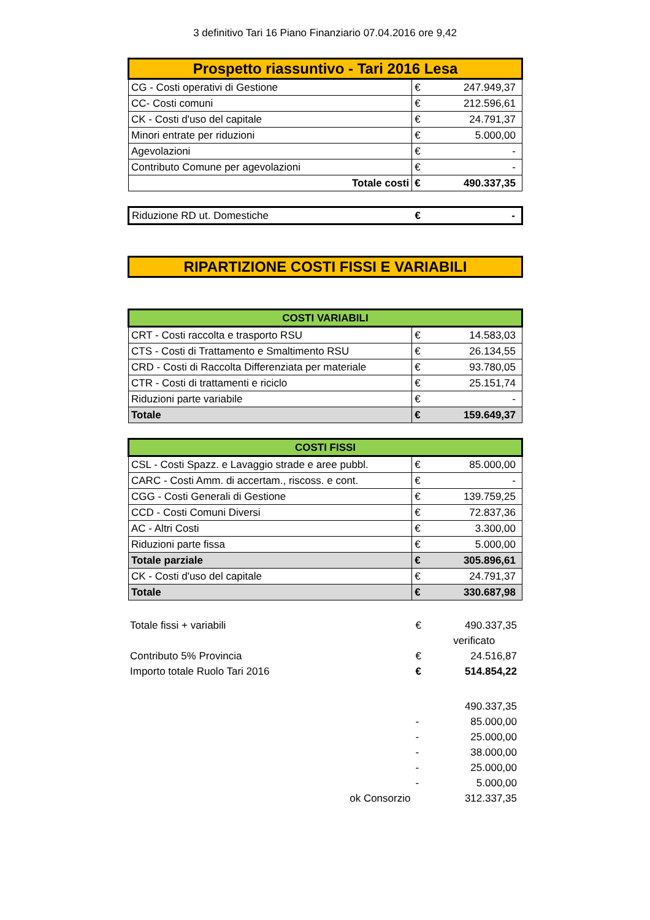3 definitivo Tari 16 Piano Finanziario 07.04.2016 ore 9,42
| Prospetto riassuntivo - Tari 2016 Lesa | | |
| --- | --- | --- |
| CG - Costi operativi di Gestione | € | 247.949,37 |
| CC- Costi comuni | € | 212.596,61 |
| CK - Costi d'uso del capitale | € | 24.791,37 |
| Minori entrate per riduzioni | € | 5.000,00 |
| Agevolazioni | € | - |
| Contributo Comune per agevolazioni | € | - |
| Totale costi | € | 490.337,35 |
| Riduzione RD ut. Domestiche | € | - |
| RIPARTIZIONE COSTI FISSI E VARIABILI |
| --- |
| COSTI VARIABILI | | |
| --- | --- | --- |
| CRT - Costi raccolta e trasporto RSU | € | 14.583,03 |
| CTS - Costi di Trattamento e Smaltimento RSU | € | 26.134,55 |
| CRD - Costi di Raccolta Differenziata per materiale | € | 93.780,05 |
| CTR - Costi di trattamenti e riciclo | € | 25.151,74 |
| Riduzioni parte variabile | € | - |
| Totale | € | 159.649,37 |
| COSTI FISSI | | |
| --- | --- | --- |
| CSL - Costi Spazz. e Lavaggio strade e aree pubbl. | € | 85.000,00 |
| CARC - Costi Amm. di accertam., riscoss. e cont. | € | - |
| CGG - Costi Generali di Gestione | € | 139.759,25 |
| CCD - Costi Comuni Diversi | € | 72.837,36 |
| AC - Altri Costi | € | 3.300,00 |
| Riduzioni parte fissa | € | 5.000,00 |
| Totale parziale | € | 305.896,61 |
| CK - Costi d'uso del capitale | € | 24.791,37 |
| Totale | € | 330.687,98 |
| Totale fissi + variabili | € | 490.337,35 |
| | | verificato |
| Contributo 5% Provincia | € | 24.516,87 |
| Importo totale Ruolo Tari 2016 | € | 514.854,22 |
| | | 490.337,35 |
| | - | 85.000,00 |
| | - | 25.000,00 |
| | - | 38.000,00 |
| | - | 25.000,00 |
| | - | 5.000,00 |
| ok Consorzio | | 312.337,35 |